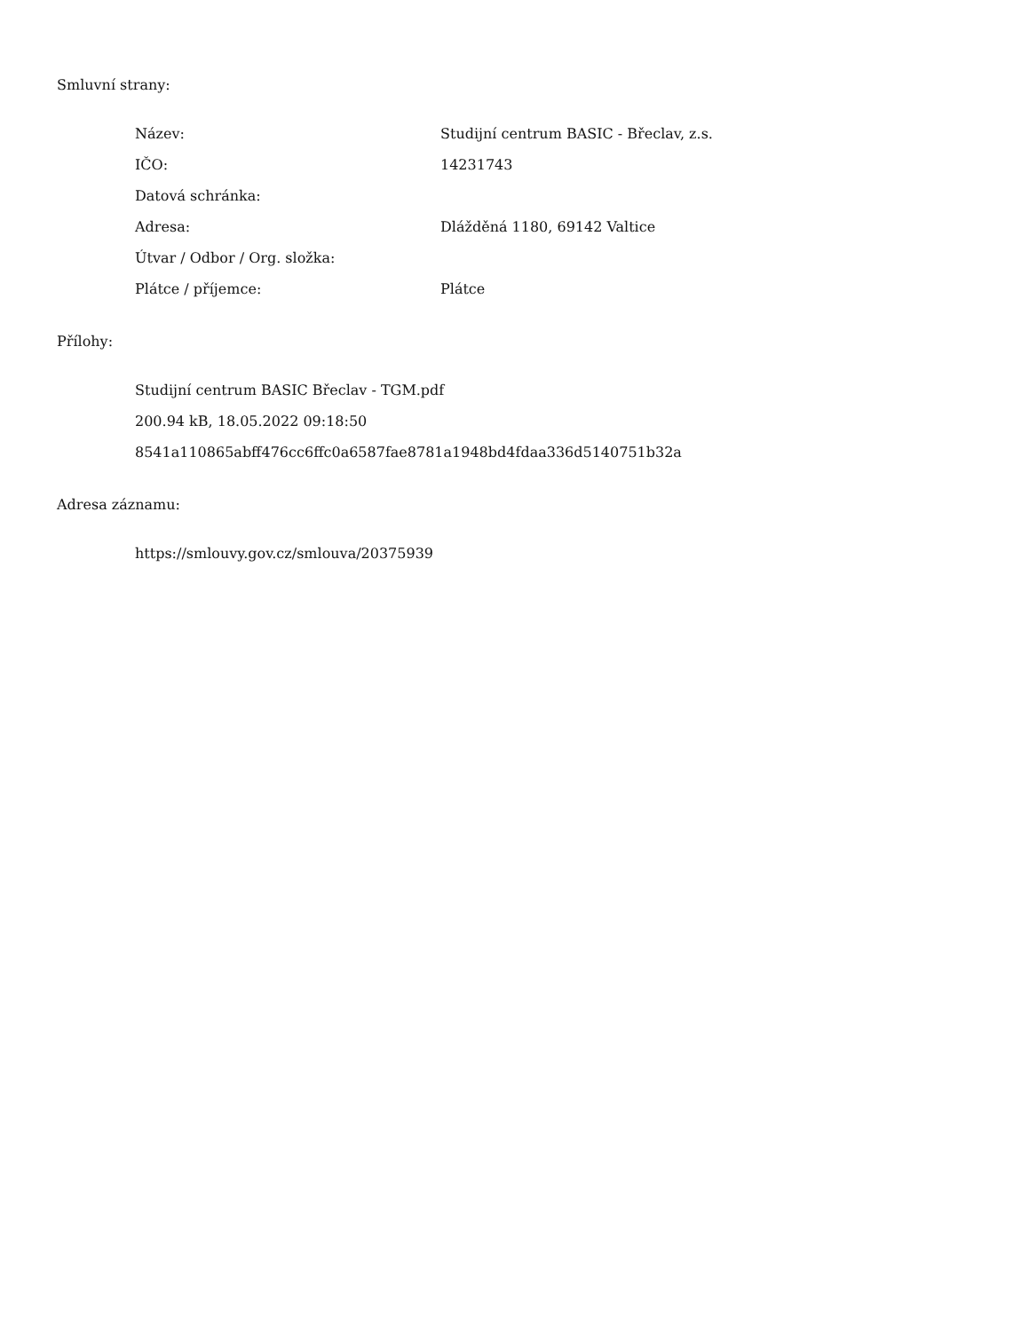Smluvní strany:
| Název: | Studijní centrum BASIC - Břeclav, z.s. |
| IČO: | 14231743 |
| Datová schránka: | |
| Adresa: | Dlážděná 1180, 69142 Valtice |
| Útvar / Odbor / Org. složka: | |
| Plátce / příjemce: | Plátce |
Přílohy:
Studijní centrum BASIC Břeclav - TGM.pdf
200.94 kB, 18.05.2022 09:18:50
8541a110865abff476cc6ffc0a6587fae8781a1948bd4fdaa336d5140751b32a
Adresa záznamu:
https://smlouvy.gov.cz/smlouva/20375939